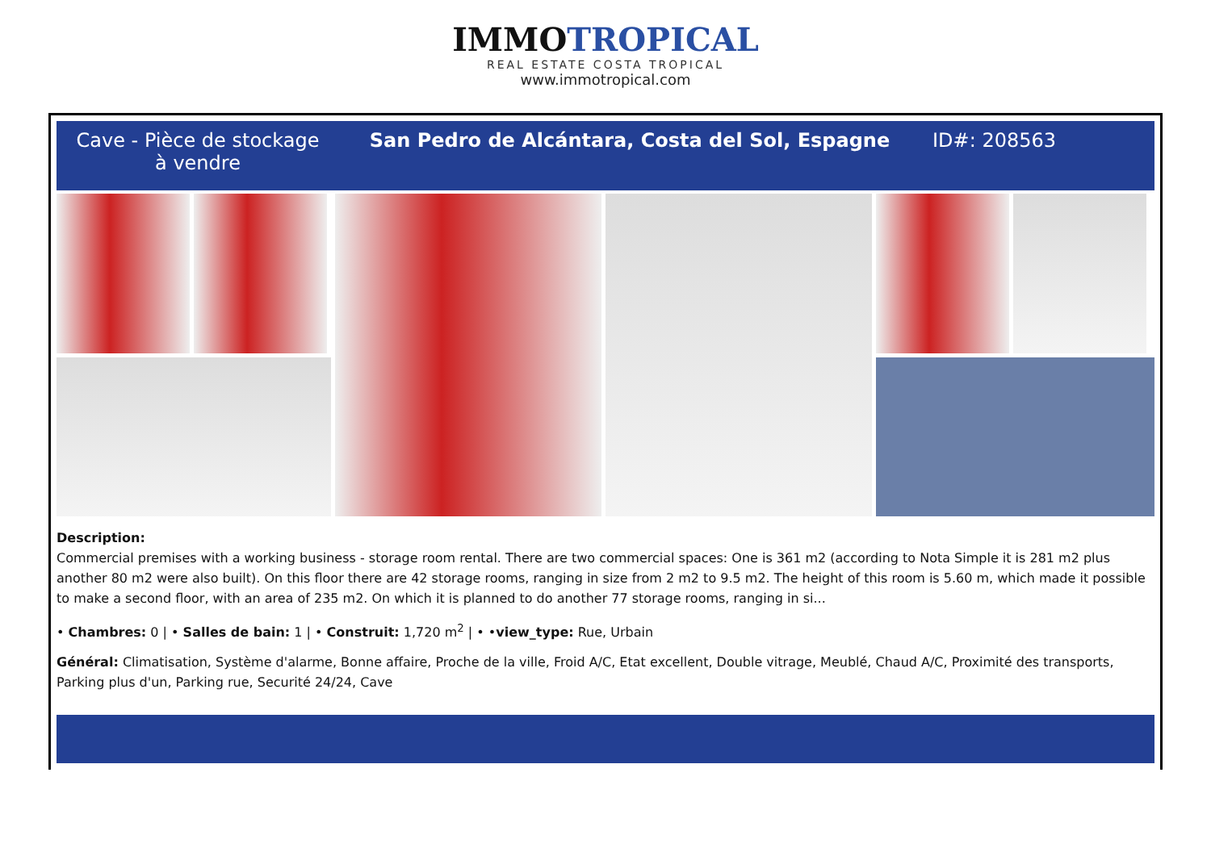IMMOTROPICAL
REAL ESTATE COSTA TROPICAL
www.immotropical.com
Cave - Pièce de stockage à vendre
San Pedro de Alcántara, Costa del Sol, Espagne
ID#: 208563
Description:
Commercial premises with a working business - storage room rental. There are two commercial spaces: One is 361 m2 (according to Nota Simple it is 281 m2 plus another 80 m2 were also built). On this floor there are 42 storage rooms, ranging in size from 2 m2 to 9.5 m2. The height of this room is 5.60 m, which made it possible to make a second floor, with an area of 235 m2. On which it is planned to do another 77 storage rooms, ranging in si...
• Chambres: 0 | • Salles de bain: 1 | • Construit: 1,720 m<sup>2</sup> | • •view_type: Rue, Urbain
Général: Climatisation, Système d'alarme, Bonne affaire, Proche de la ville, Froid A/C, Etat excellent, Double vitrage, Meublé, Chaud A/C, Proximité des transports, Parking plus d'un, Parking rue, Securité 24/24, Cave